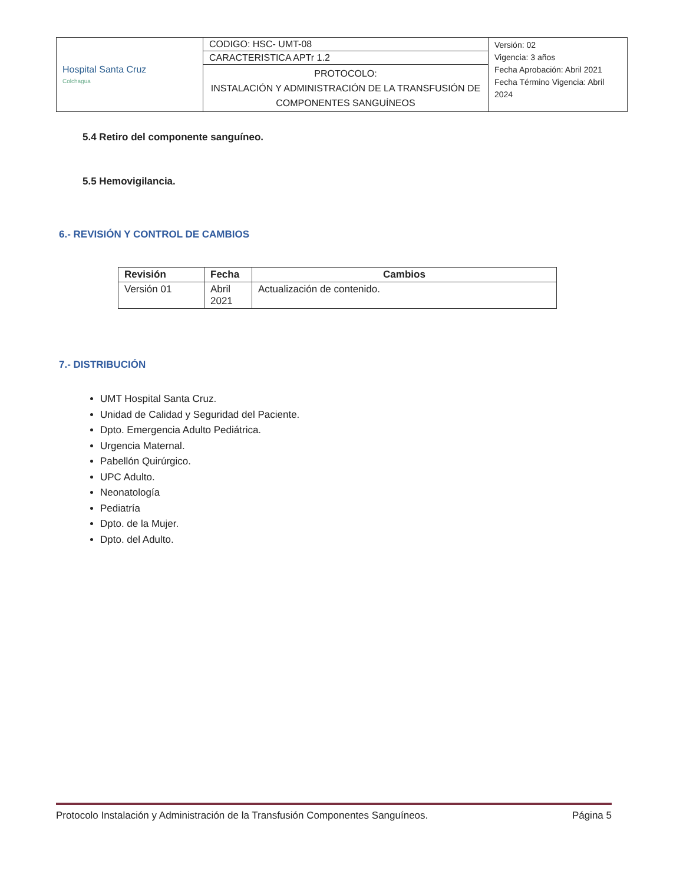| Hospital Santa Cruz Colchagua | CODIGO: HSC- UMT-08 | Versión: 02 Vigencia: 3 años Fecha Aprobación: Abril 2021 Fecha Término Vigencia: Abril 2024 |
| | CARACTERISTICA APTr 1.2 | |
| | PROTOCOLO: INSTALACIÓN Y ADMINISTRACIÓN DE LA TRANSFUSIÓN DE COMPONENTES SANGUÍNEOS | |
5.4 Retiro del componente sanguíneo.
5.5 Hemovigilancia.
6.- REVISIÓN Y CONTROL DE CAMBIOS
| Revisión | Fecha | Cambios |
| --- | --- | --- |
| Versión 01 | Abril 2021 | Actualización de contenido. |
7.- DISTRIBUCIÓN
UMT Hospital Santa Cruz.
Unidad de Calidad y Seguridad del Paciente.
Dpto. Emergencia Adulto Pediátrica.
Urgencia Maternal.
Pabellón Quirúrgico.
UPC Adulto.
Neonatología
Pediatría
Dpto. de la Mujer.
Dpto. del Adulto.
Protocolo Instalación y Administración de la Transfusión Componentes Sanguíneos. Página 5